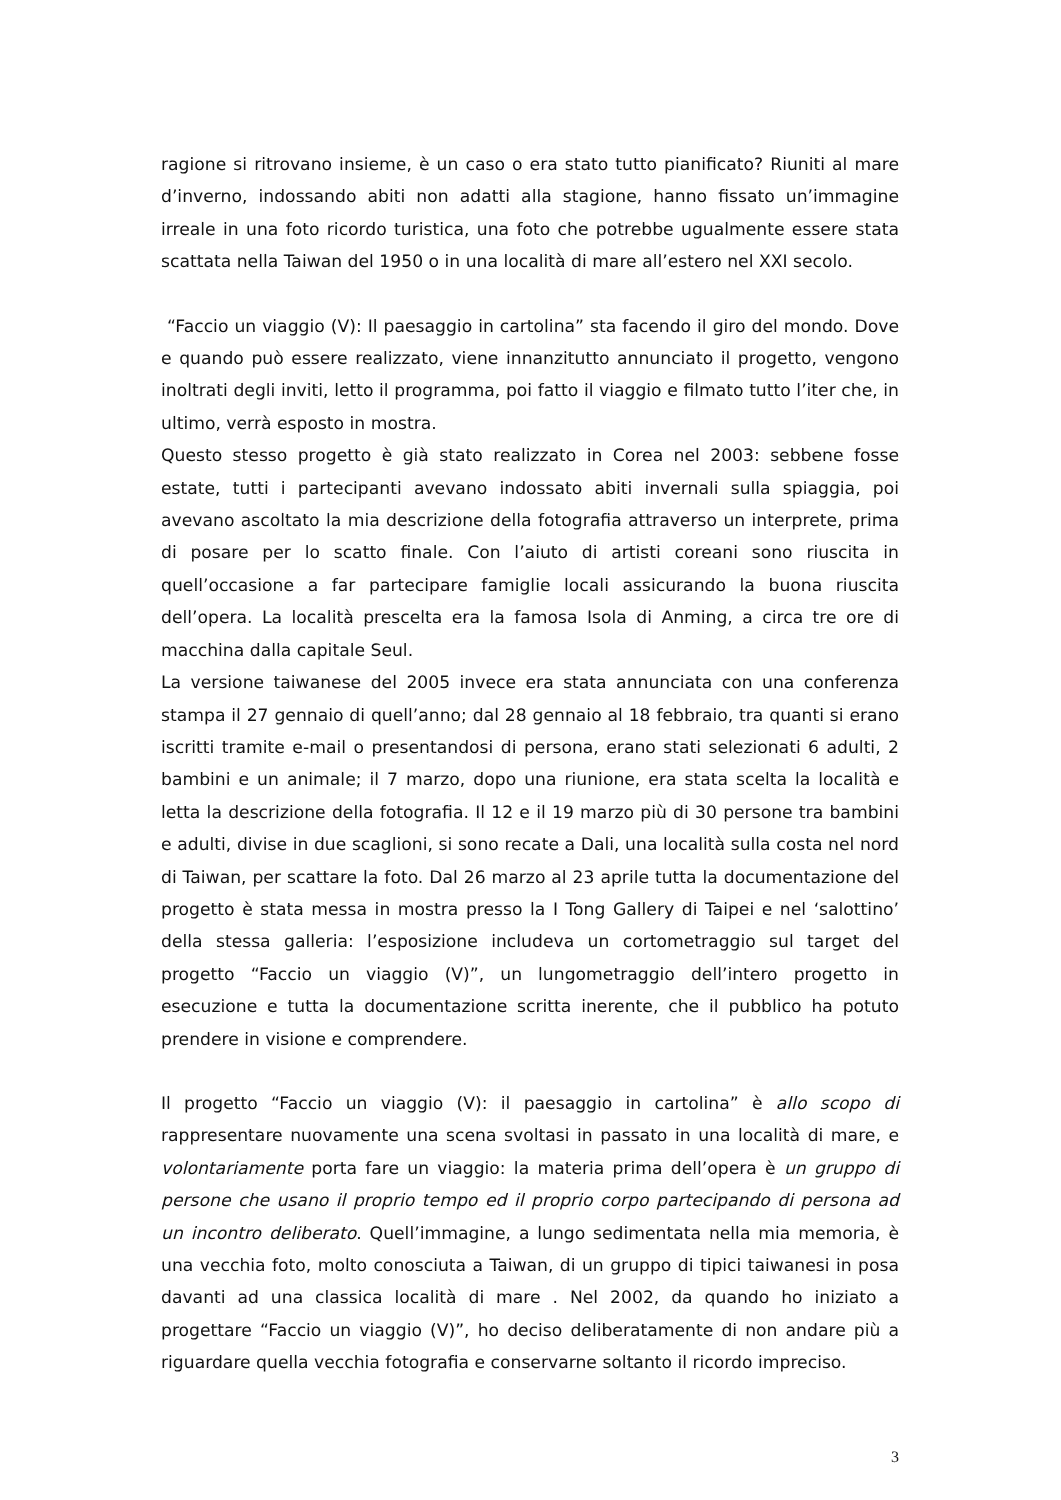ragione si ritrovano insieme, è un caso o era stato tutto pianificato? Riuniti al mare d’inverno, indossando abiti non adatti alla stagione, hanno fissato un’immagine irreale in una foto ricordo turistica, una foto che potrebbe ugualmente essere stata scattata nella Taiwan del 1950 o in una località di mare all’estero nel XXI secolo.
“Faccio un viaggio (V): Il paesaggio in cartolina” sta facendo il giro del mondo. Dove e quando può essere realizzato, viene innanzitutto annunciato il progetto, vengono inoltrati degli inviti, letto il programma, poi fatto il viaggio e filmato tutto l’iter che, in ultimo, verrà esposto in mostra.
Questo stesso progetto è già stato realizzato in Corea nel 2003: sebbene fosse estate, tutti i partecipanti avevano indossato abiti invernali sulla spiaggia, poi avevano ascoltato la mia descrizione della fotografia attraverso un interprete, prima di posare per lo scatto finale. Con l’aiuto di artisti coreani sono riuscita in quell’occasione a far partecipare famiglie locali assicurando la buona riuscita dell’opera. La località prescelta era la famosa Isola di Anming, a circa tre ore di macchina dalla capitale Seul.
La versione taiwanese del 2005 invece era stata annunciata con una conferenza stampa il 27 gennaio di quell’anno; dal 28 gennaio al 18 febbraio, tra quanti si erano iscritti tramite e-mail o presentandosi di persona, erano stati selezionati 6 adulti, 2 bambini e un animale; il 7 marzo, dopo una riunione, era stata scelta la località e letta la descrizione della fotografia. Il 12 e il 19 marzo più di 30 persone tra bambini e adulti, divise in due scaglioni, si sono recate a Dali, una località sulla costa nel nord di Taiwan, per scattare la foto. Dal 26 marzo al 23 aprile tutta la documentazione del progetto è stata messa in mostra presso la I Tong Gallery di Taipei e nel ‘salottino’ della stessa galleria: l’esposizione includeva un cortometraggio sul target del progetto “Faccio un viaggio (V)”, un lungometraggio dell’intero progetto in esecuzione e tutta la documentazione scritta inerente, che il pubblico ha potuto prendere in visione e comprendere.
Il progetto “Faccio un viaggio (V): il paesaggio in cartolina” è allo scopo di rappresentare nuovamente una scena svoltasi in passato in una località di mare, e volontariamente porta fare un viaggio: la materia prima dell’opera è un gruppo di persone che usano il proprio tempo ed il proprio corpo partecipando di persona ad un incontro deliberato. Quell’immagine, a lungo sedimentata nella mia memoria, è una vecchia foto, molto conosciuta a Taiwan, di un gruppo di tipici taiwanesi in posa davanti ad una classica località di mare . Nel 2002, da quando ho iniziato a progettare “Faccio un viaggio (V)”, ho deciso deliberatamente di non andare più a riguardare quella vecchia fotografia e conservarne soltanto il ricordo impreciso.
3